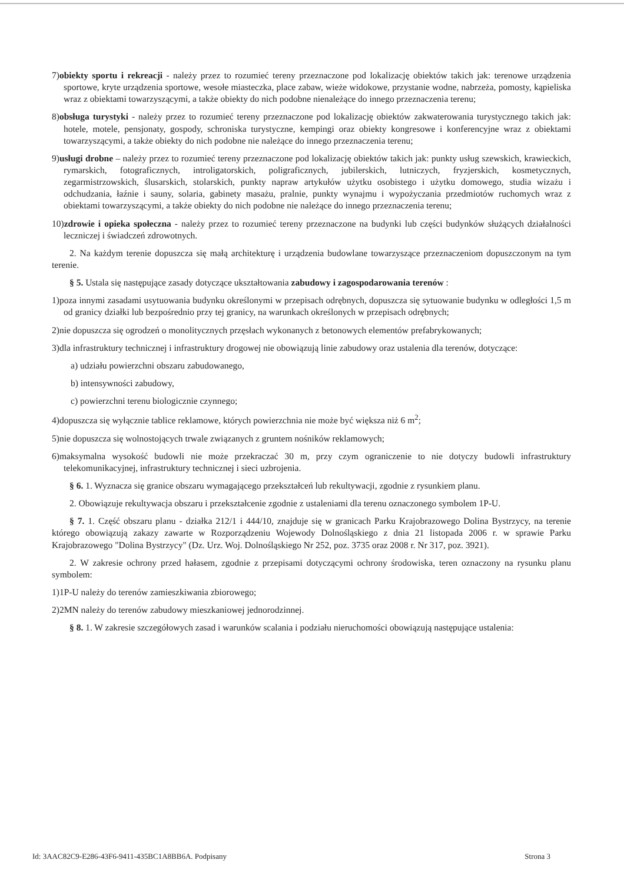7)obiekty sportu i rekreacji - należy przez to rozumieć tereny przeznaczone pod lokalizację obiektów takich jak: terenowe urządzenia sportowe, kryte urządzenia sportowe, wesołe miasteczka, place zabaw, wieże widokowe, przystanie wodne, nabrzeża, pomosty, kąpieliska wraz z obiektami towarzyszącymi, a także obiekty do nich podobne nienależące do innego przeznaczenia terenu;
8)obsługa turystyki - należy przez to rozumieć tereny przeznaczone pod lokalizację obiektów zakwaterowania turystycznego takich jak: hotele, motele, pensjonaty, gospody, schroniska turystyczne, kempingi oraz obiekty kongresowe i konferencyjne wraz z obiektami towarzyszącymi, a także obiekty do nich podobne nie należące do innego przeznaczenia terenu;
9)usługi drobne – należy przez to rozumieć tereny przeznaczone pod lokalizację obiektów takich jak: punkty usług szewskich, krawieckich, rymarskich, fotograficznych, introligatorskich, poligraficznych, jubilerskich, lutniczych, fryzjerskich, kosmetycznych, zegarmistrzowskich, ślusarskich, stolarskich, punkty napraw artykułów użytku osobistego i użytku domowego, studia wizażu i odchudzania, łaźnie i sauny, solaria, gabinety masażu, pralnie, punkty wynajmu i wypożyczania przedmiotów ruchomych wraz z obiektami towarzyszącymi, a także obiekty do nich podobne nie należące do innego przeznaczenia terenu;
10)zdrowie i opieka społeczna - należy przez to rozumieć tereny przeznaczone na budynki lub części budynków służących działalności leczniczej i świadczeń zdrowotnych.
2. Na każdym terenie dopuszcza się małą architekturę i urządzenia budowlane towarzyszące przeznaczeniom dopuszczonym na tym terenie.
§ 5. Ustala się następujące zasady dotyczące ukształtowania zabudowy i zagospodarowania terenów :
1)poza innymi zasadami usytuowania budynku określonymi w przepisach odrębnych, dopuszcza się sytuowanie budynku w odległości 1,5 m od granicy działki lub bezpośrednio przy tej granicy, na warunkach określonych w przepisach odrębnych;
2)nie dopuszcza się ogrodzeń o monolitycznych przęsłach wykonanych z betonowych elementów prefabrykowanych;
3)dla infrastruktury technicznej i infrastruktury drogowej nie obowiązują linie zabudowy oraz ustalenia dla terenów, dotyczące:
a) udziału powierzchni obszaru zabudowanego,
b) intensywności zabudowy,
c) powierzchni terenu biologicznie czynnego;
4)dopuszcza się wyłącznie tablice reklamowe, których powierzchnia nie może być większa niż 6 m<sup>2</sup>;
5)nie dopuszcza się wolnostojących trwale związanych z gruntem nośników reklamowych;
6)maksymalna wysokość budowli nie może przekraczać 30 m, przy czym ograniczenie to nie dotyczy budowli infrastruktury telekomunikacyjnej, infrastruktury technicznej i sieci uzbrojenia.
§ 6. 1. Wyznacza się granice obszaru wymagającego przekształceń lub rekultywacji, zgodnie z rysunkiem planu.
2. Obowiązuje rekultywacja obszaru i przekształcenie zgodnie z ustaleniami dla terenu oznaczonego symbolem 1P-U.
§ 7. 1. Część obszaru planu - działka 212/1 i 444/10, znajduje się w granicach Parku Krajobrazowego Dolina Bystrzycy, na terenie którego obowiązują zakazy zawarte w Rozporządzeniu Wojewody Dolnośląskiego z dnia 21 listopada 2006 r. w sprawie Parku Krajobrazowego "Dolina Bystrzycy" (Dz. Urz. Woj. Dolnośląskiego Nr 252, poz. 3735 oraz 2008 r. Nr 317, poz. 3921).
2. W zakresie ochrony przed hałasem, zgodnie z przepisami dotyczącymi ochrony środowiska, teren oznaczony na rysunku planu symbolem:
1)1P-U należy do terenów zamieszkiwania zbiorowego;
2)2MN należy do terenów zabudowy mieszkaniowej jednorodzinnej.
§ 8. 1. W zakresie szczegółowych zasad i warunków scalania i podziału nieruchomości obowiązują następujące ustalenia:
Id: 3AAC82C9-E286-43F6-9411-435BC1A8BB6A. Podpisany Strona 3